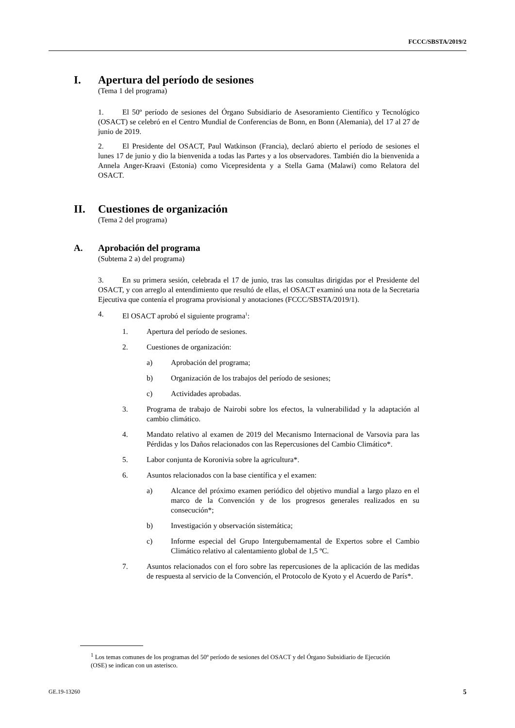FCCC/SBSTA/2019/2
I. Apertura del período de sesiones
(Tema 1 del programa)
1. El 50º período de sesiones del Órgano Subsidiario de Asesoramiento Científico y Tecnológico (OSACT) se celebró en el Centro Mundial de Conferencias de Bonn, en Bonn (Alemania), del 17 al 27 de junio de 2019.
2. El Presidente del OSACT, Paul Watkinson (Francia), declaró abierto el período de sesiones el lunes 17 de junio y dio la bienvenida a todas las Partes y a los observadores. También dio la bienvenida a Annela Anger-Kraavi (Estonia) como Vicepresidenta y a Stella Gama (Malawi) como Relatora del OSACT.
II. Cuestiones de organización
(Tema 2 del programa)
A. Aprobación del programa
(Subtema 2 a) del programa)
3. En su primera sesión, celebrada el 17 de junio, tras las consultas dirigidas por el Presidente del OSACT, y con arreglo al entendimiento que resultó de ellas, el OSACT examinó una nota de la Secretaria Ejecutiva que contenía el programa provisional y anotaciones (FCCC/SBSTA/2019/1).
4. El OSACT aprobó el siguiente programa<sup>1</sup>:
1. Apertura del período de sesiones.
2. Cuestiones de organización:
a) Aprobación del programa;
b) Organización de los trabajos del período de sesiones;
c) Actividades aprobadas.
3. Programa de trabajo de Nairobi sobre los efectos, la vulnerabilidad y la adaptación al cambio climático.
4. Mandato relativo al examen de 2019 del Mecanismo Internacional de Varsovia para las Pérdidas y los Daños relacionados con las Repercusiones del Cambio Climático*.
5. Labor conjunta de Koronivia sobre la agricultura*.
6. Asuntos relacionados con la base científica y el examen:
a) Alcance del próximo examen periódico del objetivo mundial a largo plazo en el marco de la Convención y de los progresos generales realizados en su consecución*;
b) Investigación y observación sistemática;
c) Informe especial del Grupo Intergubernamental de Expertos sobre el Cambio Climático relativo al calentamiento global de 1,5 ºC.
7. Asuntos relacionados con el foro sobre las repercusiones de la aplicación de las medidas de respuesta al servicio de la Convención, el Protocolo de Kyoto y el Acuerdo de París*.
<sup>1</sup> Los temas comunes de los programas del 50º período de sesiones del OSACT y del Órgano Subsidiario de Ejecución (OSE) se indican con un asterisco.
GE.19-13260 5